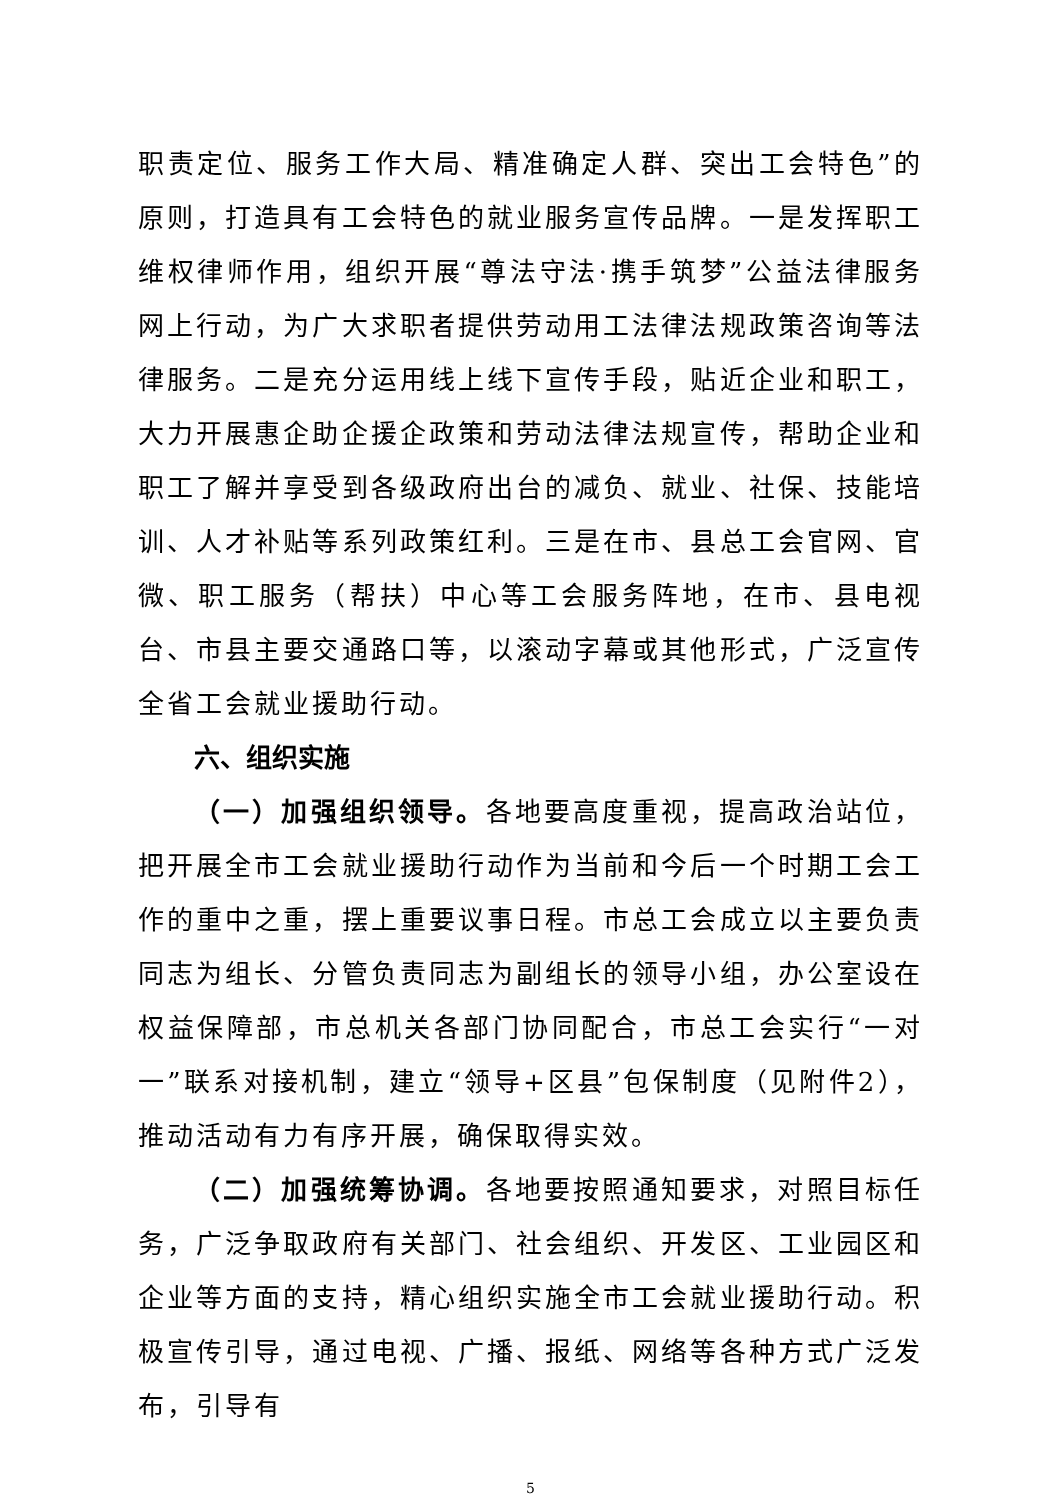职责定位、服务工作大局、精准确定人群、突出工会特色”的原则，打造具有工会特色的就业服务宣传品牌。一是发挥职工维权律师作用，组织开展“尊法守法·携手筑梦”公益法律服务网上行动，为广大求职者提供劳动用工法律法规政策咨询等法律服务。二是充分运用线上线下宣传手段，贴近企业和职工，大力开展惠企助企援企政策和劳动法律法规宣传，帮助企业和职工了解并享受到各级政府出台的减负、就业、社保、技能培训、人才补贴等系列政策红利。三是在市、县总工会官网、官微、职工服务（帮扶）中心等工会服务阵地，在市、县电视台、市县主要交通路口等，以滚动字幕或其他形式，广泛宣传全省工会就业援助行动。
六、组织实施
（一）加强组织领导。各地要高度重视，提高政治站位，把开展全市工会就业援助行动作为当前和今后一个时期工会工作的重中之重，摆上重要议事日程。市总工会成立以主要负责同志为组长、分管负责同志为副组长的领导小组，办公室设在权益保障部，市总机关各部门协同配合，市总工会实行“一对一”联系对接机制，建立“领导+区县”包保制度（见附件2），推动活动有力有序开展，确保取得实效。
（二）加强统筹协调。各地要按照通知要求，对照目标任务，广泛争取政府有关部门、社会组织、开发区、工业园区和企业等方面的支持，精心组织实施全市工会就业援助行动。积极宣传引导，通过电视、广播、报纸、网络等各种方式广泛发布，引导有
5